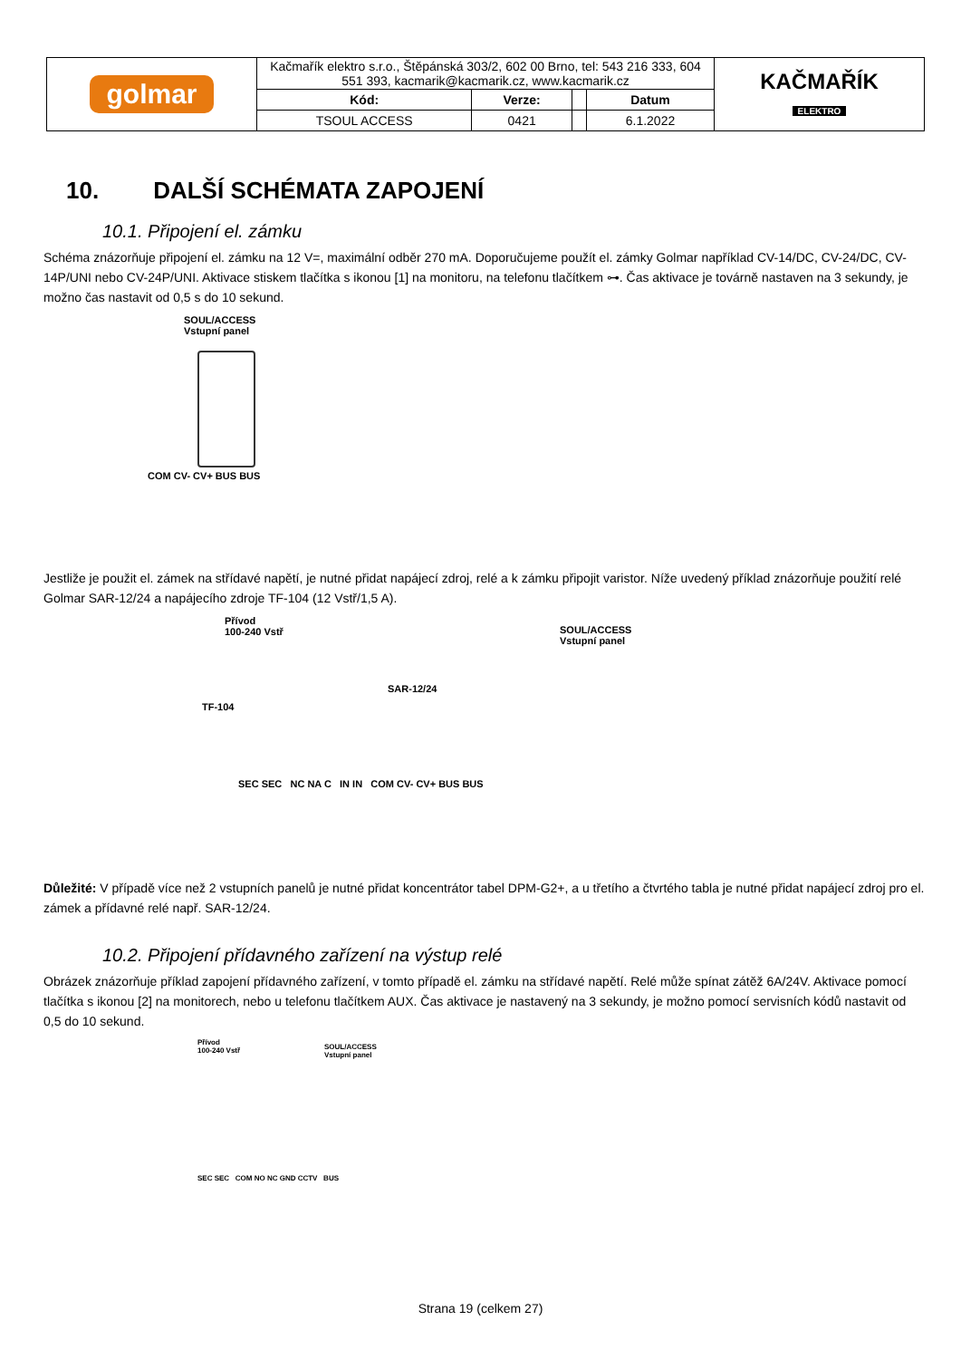| golmar | Kačmařík elektro s.r.o., Štěpánská 303/2, 602 00 Brno, tel: 543 216 333, 604 551 393, kacmarik@kacmarik.cz, www.kacmarik.cz | | | | KAČMAŘÍK ELEKTRO |
| | Kód: | Verze: | | Datum | |
| | TSOUL ACCESS | 0421 | | 6.1.2022 | |
10. DALŠÍ SCHÉMATA ZAPOJENÍ
10.1. Připojení el. zámku
Schéma znázorňuje připojení el. zámku na 12 V=, maximální odběr 270 mA. Doporučujeme použít el. zámky Golmar například CV-14/DC, CV-24/DC, CV-14P/UNI nebo CV-24P/UNI. Aktivace stiskem tlačítka s ikonou [1] na monitoru, na telefonu tlačítkem ⊶. Čas aktivace je továrně nastaven na 3 sekundy, je možno čas nastavit od 0,5 s do 10 sekund.
SOUL/ACCESS
Vstupní panel
COM CV- CV+ BUS BUS
Jestliže je použit el. zámek na střídavé napětí, je nutné přidat napájecí zdroj, relé a k zámku připojit varistor. Níže uvedený příklad znázorňuje použití relé Golmar SAR-12/24 a napájecího zdroje TF-104 (12 Vstř/1,5 A).
Přívod
100-240 Vstř
SOUL/ACCESS
Vstupní panel
TF-104
SAR-12/24
SEC SEC NC NA C IN IN COM CV- CV+ BUS BUS
Důležité: V případě více než 2 vstupních panelů je nutné přidat koncentrátor tabel DPM-G2+, a u třetího a čtvrtého tabla je nutné přidat napájecí zdroj pro el. zámek a přídavné relé např. SAR-12/24.
10.2. Připojení přídavného zařízení na výstup relé
Obrázek znázorňuje příklad zapojení přídavného zařízení, v tomto případě el. zámku na střídavé napětí. Relé může spínat zátěž 6A/24V. Aktivace pomocí tlačítka s ikonou [2] na monitorech, nebo u telefonu tlačítkem AUX. Čas aktivace je nastavený na 3 sekundy, je možno pomocí servisních kódů nastavit od 0,5 do 10 sekund.
Přívod
100-240 Vstř
SOUL/ACCESS
Vstupní panel
SEC SEC COM NO NC GND CCTV BUS
Strana 19 (celkem 27)